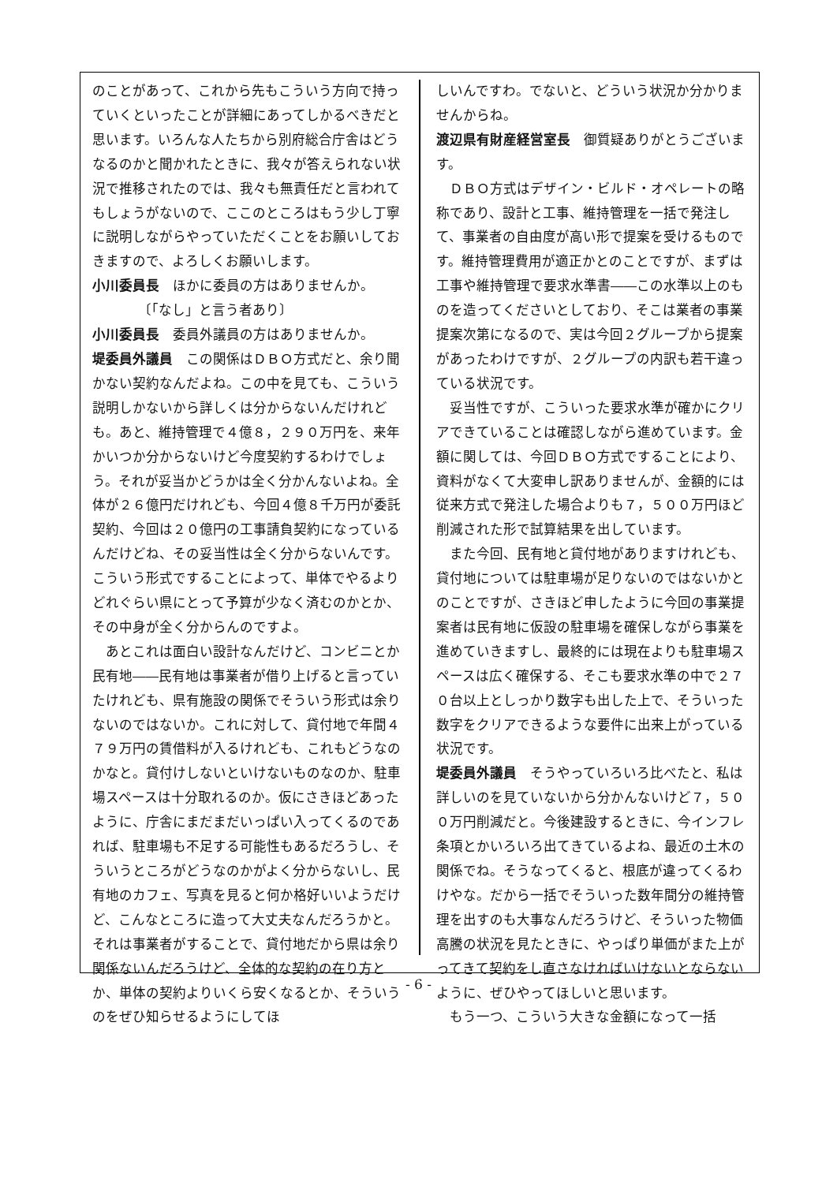のことがあって、これから先もこういう方向で持っていくといったことが詳細にあってしかるべきだと思います。いろんな人たちから別府総合庁舎はどうなるのかと聞かれたときに、我々が答えられない状況で推移されたのでは、我々も無責任だと言われてもしょうがないので、ここのところはもう少し丁寧に説明しながらやっていただくことをお願いしておきますので、よろしくお願いします。
小川委員長　ほかに委員の方はありませんか。
〔「なし」と言う者あり〕
小川委員長　委員外議員の方はありませんか。
堤委員外議員　この関係はＤＢＯ方式だと、余り聞かない契約なんだよね。この中を見ても、こういう説明しかないから詳しくは分からないんだけれども。あと、維持管理で４億８，２９０万円を、来年かいつか分からないけど今度契約するわけでしょう。それが妥当かどうかは全く分かんないよね。全体が２６億円だけれども、今回４億８千万円が委託契約、今回は２０億円の工事請負契約になっているんだけどね、その妥当性は全く分からないんです。こういう形式ですることによって、単体でやるよりどれぐらい県にとって予算が少なく済むのかとか、その中身が全く分からんのですよ。
あとこれは面白い設計なんだけど、コンビニとか民有地――民有地は事業者が借り上げると言っていたけれども、県有施設の関係でそういう形式は余りないのではないか。これに対して、貸付地で年間４７９万円の賃借料が入るけれども、これもどうなのかなと。貸付けしないといけないものなのか、駐車場スペースは十分取れるのか。仮にさきほどあったように、庁舎にまだまだいっぱい入ってくるのであれば、駐車場も不足する可能性もあるだろうし、そういうところがどうなのかがよく分からないし、民有地のカフェ、写真を見ると何か格好いいようだけど、こんなところに造って大丈夫なんだろうかと。それは事業者がすることで、貸付地だから県は余り関係ないんだろうけど、全体的な契約の在り方とか、単体の契約よりいくら安くなるとか、そういうのをぜひ知らせるようにしてほ
しいんですわ。でないと、どういう状況か分かりませんからね。
渡辺県有財産経営室長　御質疑ありがとうございます。
ＤＢＯ方式はデザイン・ビルド・オペレートの略称であり、設計と工事、維持管理を一括で発注して、事業者の自由度が高い形で提案を受けるものです。維持管理費用が適正かとのことですが、まずは工事や維持管理で要求水準書――この水準以上のものを造ってくださいとしており、そこは業者の事業提案次第になるので、実は今回２グループから提案があったわけですが、２グループの内訳も若干違っている状況です。
妥当性ですが、こういった要求水準が確かにクリアできていることは確認しながら進めています。金額に関しては、今回ＤＢＯ方式ですることにより、資料がなくて大変申し訳ありませんが、金額的には従来方式で発注した場合よりも７，５００万円ほど削減された形で試算結果を出しています。
また今回、民有地と貸付地がありますけれども、貸付地については駐車場が足りないのではないかとのことですが、さきほど申したように今回の事業提案者は民有地に仮設の駐車場を確保しながら事業を進めていきますし、最終的には現在よりも駐車場スペースは広く確保する、そこも要求水準の中で２７０台以上としっかり数字も出した上で、そういった数字をクリアできるような要件に出来上がっている状況です。
堤委員外議員　そうやっていろいろ比べたと、私は詳しいのを見ていないから分かんないけど７，５００万円削減だと。今後建設するときに、今インフレ条項とかいろいろ出てきているよね、最近の土木の関係でね。そうなってくると、根底が違ってくるわけやな。だから一括でそういった数年間分の維持管理を出すのも大事なんだろうけど、そういった物価高騰の状況を見たときに、やっぱり単価がまた上がってきて契約をし直さなければいけないとならないように、ぜひやってほしいと思います。
もう一つ、こういう大きな金額になって一括
- 6 -